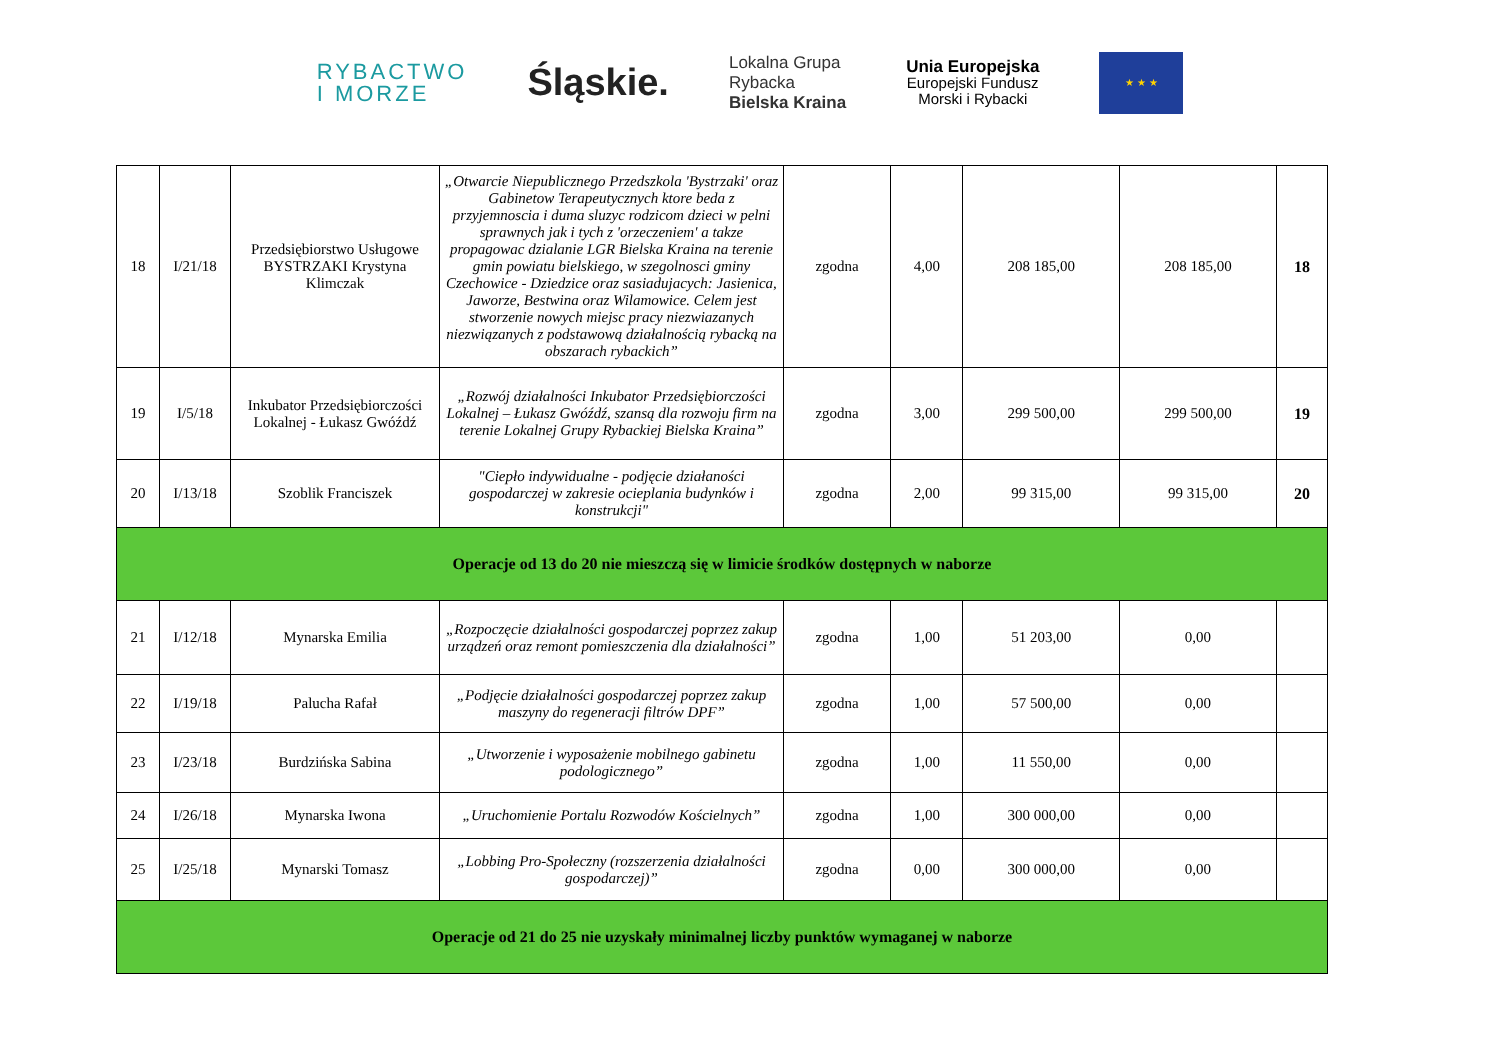RYBACTWO
I MORZE
Śląskie.
Lokalna Grupa
Rybacka
Bielska Kraina
Unia Europejska
Europejski Fundusz
Morski i Rybacki
★ ★ ★
| 18 | I/21/18 | Przedsiębiorstwo Usługowe BYSTRZAKI Krystyna Klimczak | „Otwarcie Niepublicznego Przedszkola 'Bystrzaki' oraz Gabinetow Terapeutycznych ktore beda z przyjemnoscia i duma sluzyc rodzicom dzieci w pelni sprawnych jak i tych z 'orzeczeniem' a takze propagowac dzialanie LGR Bielska Kraina na terenie gmin powiatu bielskiego, w szegolnosci gminy Czechowice - Dziedzice oraz sasiadujacych: Jasienica, Jaworze, Bestwina oraz Wilamowice. Celem jest stworzenie nowych miejsc pracy niezwiazanych niezwiązanych z podstawową działalnością rybacką na obszarach rybackich” | zgodna | 4,00 | 208 185,00 | 208 185,00 | 18 |
| 19 | I/5/18 | Inkubator Przedsiębiorczości Lokalnej - Łukasz Gwóźdź | „Rozwój działalności Inkubator Przedsiębiorczości Lokalnej – Łukasz Gwóźdź, szansą dla rozwoju firm na terenie Lokalnej Grupy Rybackiej Bielska Kraina” | zgodna | 3,00 | 299 500,00 | 299 500,00 | 19 |
| 20 | I/13/18 | Szoblik Franciszek | "Ciepło indywidualne - podjęcie działaności gospodarczej w zakresie ocieplania budynków i konstrukcji" | zgodna | 2,00 | 99 315,00 | 99 315,00 | 20 |
| Operacje od 13 do 20 nie mieszczą się w limicie środków dostępnych w naborze | | | | | | | | |
| 21 | I/12/18 | Mynarska Emilia | „Rozpoczęcie działalności gospodarczej poprzez zakup urządzeń oraz remont pomieszczenia dla działalności” | zgodna | 1,00 | 51 203,00 | 0,00 | |
| 22 | I/19/18 | Palucha Rafał | „Podjęcie działalności gospodarczej poprzez zakup maszyny do regeneracji filtrów DPF” | zgodna | 1,00 | 57 500,00 | 0,00 | |
| 23 | I/23/18 | Burdzińska Sabina | „Utworzenie i wyposażenie mobilnego gabinetu podologicznego” | zgodna | 1,00 | 11 550,00 | 0,00 | |
| 24 | I/26/18 | Mynarska Iwona | „Uruchomienie Portalu Rozwodów Kościelnych” | zgodna | 1,00 | 300 000,00 | 0,00 | |
| 25 | I/25/18 | Mynarski Tomasz | „Lobbing Pro-Społeczny (rozszerzenia działalności gospodarczej)” | zgodna | 0,00 | 300 000,00 | 0,00 | |
| Operacje od 21 do 25 nie uzyskały minimalnej liczby punktów wymaganej w naborze | | | | | | | | |